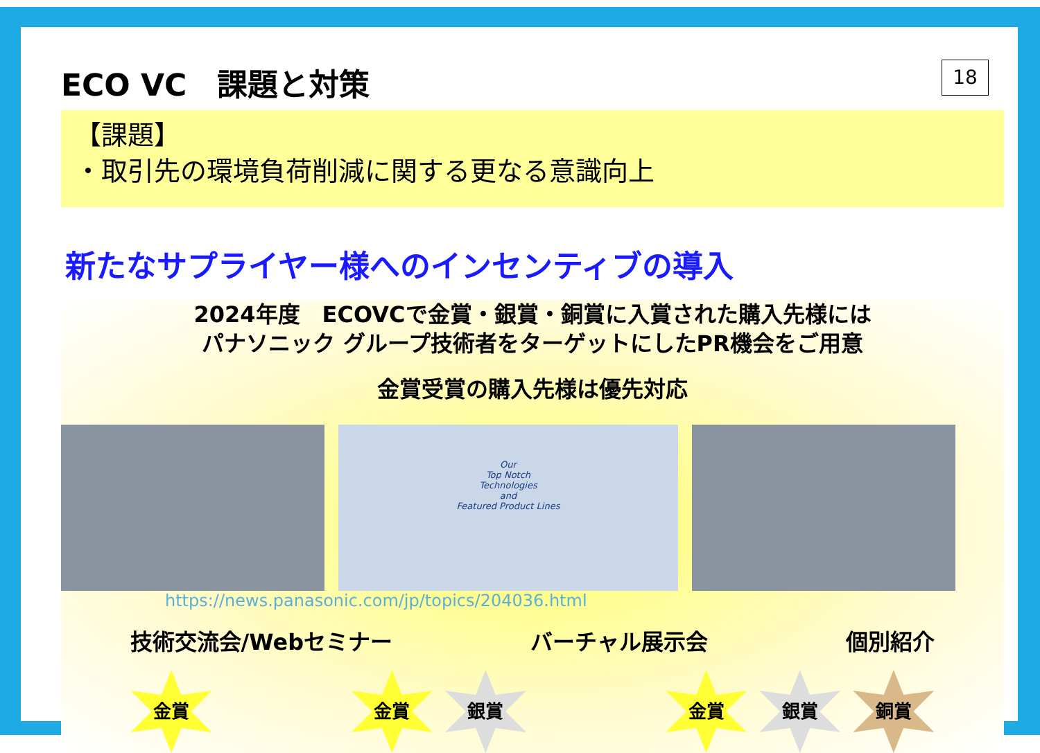ECO VC　課題と対策
18
【課題】
・取引先の環境負荷削減に関する更なる意識向上
新たなサプライヤー様へのインセンティブの導入
2024年度　ECOVCで金賞・銀賞・銅賞に入賞された購入先様には
パナソニック グループ技術者をターゲットにしたPR機会をご用意
金賞受賞の購入先様は優先対応
Our
Top Notch
Technologies
and
Featured Product Lines
https://news.panasonic.com/jp/topics/204036.html
技術交流会/Webセミナー バーチャル展示会 個別紹介
金賞 金賞 銀賞 金賞 銀賞 銅賞